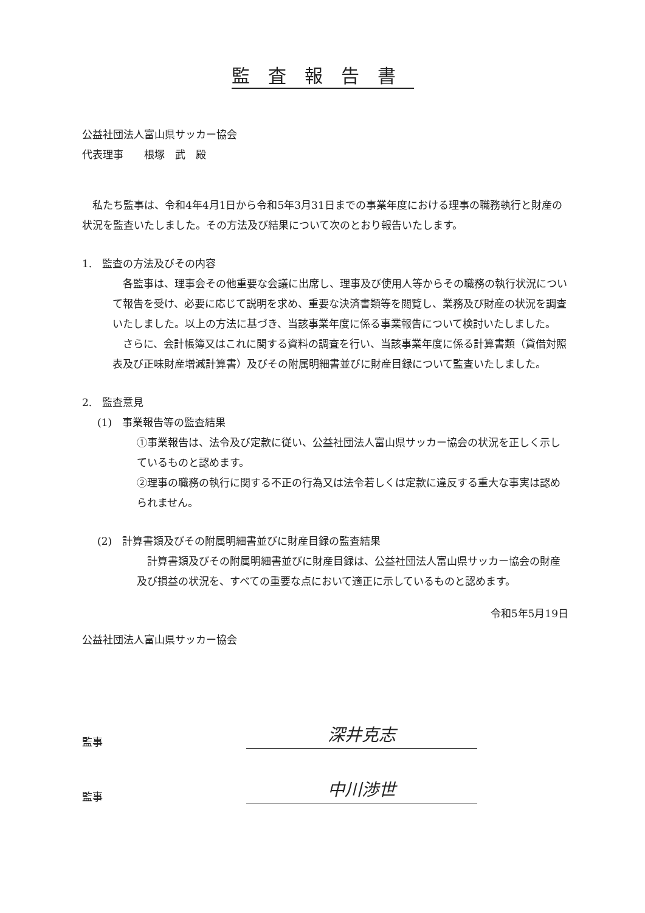監査報告書
公益社団法人富山県サッカー協会
代表理事　　根塚　武　殿
　私たち監事は、令和4年4月1日から令和5年3月31日までの事業年度における理事の職務執行と財産の状況を監査いたしました。その方法及び結果について次のとおり報告いたします。
1.　監査の方法及びその内容
　各監事は、理事会その他重要な会議に出席し、理事及び使用人等からその職務の執行状況について報告を受け、必要に応じて説明を求め、重要な決済書類等を閲覧し、業務及び財産の状況を調査いたしました。以上の方法に基づき、当該事業年度に係る事業報告について検討いたしました。
　さらに、会計帳簿又はこれに関する資料の調査を行い、当該事業年度に係る計算書類（貸借対照表及び正味財産増減計算書）及びその附属明細書並びに財産目録について監査いたしました。
2.　監査意見
(1)　事業報告等の監査結果
①事業報告は、法令及び定款に従い、公益社団法人富山県サッカー協会の状況を正しく示しているものと認めます。
②理事の職務の執行に関する不正の行為又は法令若しくは定款に違反する重大な事実は認められません。
(2)　計算書類及びその附属明細書並びに財産目録の監査結果
　計算書類及びその附属明細書並びに財産目録は、公益社団法人富山県サッカー協会の財産及び損益の状況を、すべての重要な点において適正に示しているものと認めます。
令和5年5月19日
公益社団法人富山県サッカー協会
監事
深井克志
監事
中川渉世